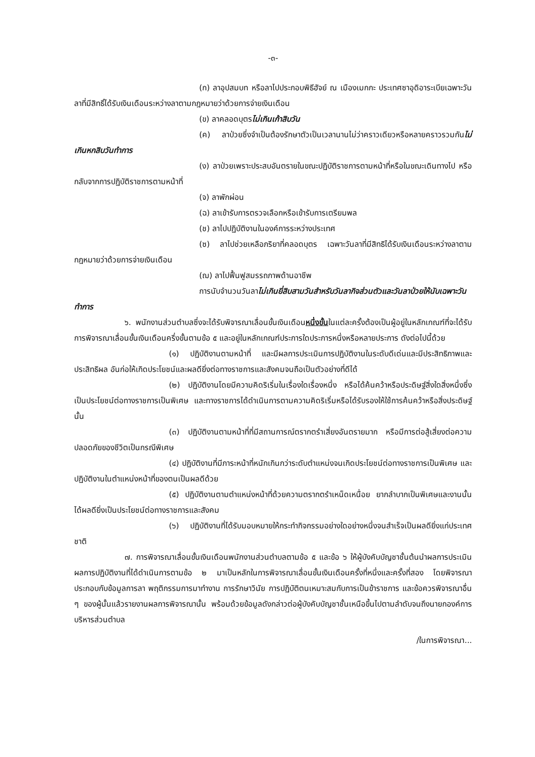-๓-
(ก) ลาอุปสมบท หรือลาไปประกอบพิธีฮัจย์ ณ เมืองเมกกะ ประเทศซาอุดิอาระเบียเฉพาะวันลาที่มีสิทธิ์ได้รับเงินเดือนระหว่างลาตามกฎหมายว่าด้วยการจ่ายเงินเดือน
(ข) ลาคลอดบุตรไม่เกินเก้าสิบวัน
(ค) ลาป่วยซึ่งจำเป็นต้องรักษาตัวเป็นเวลานานไม่ว่าคราวเดียวหรือหลายคราวรวมกันไม่เกินหกสิบวันทำการ
(ง) ลาป่วยเพราะประสบอันตรายในขณะปฏิบัติราชการตามหน้าที่หรือในขณะเดินทางไป หรือกลับจากการปฏิบัติราชการตามหน้าที่
(จ) ลาพักผ่อน
(ฉ) ลาเข้ารับการตรวจเลือกหรือเข้ารับการเตรียมพล
(ช) ลาไปปฏิบัติงานในองค์การระหว่างประเทศ
(ซ) ลาไปช่วยเหลือภริยาที่คลอดบุตร เฉพาะวันลาที่มีสิทธิได้รับเงินเดือนระหว่างลาตามกฎหมายว่าด้วยการจ่ายเงินเดือน
(ฌ) ลาไปฟื้นฟูสมรรถภาพด้านอาชีพ
การนับจำนวนวันลาไม่เกินยี่สิบสามวันสำหรับวันลากิจส่วนตัวและวันลาป่วยให้นับเฉพาะวันทำการ
๖. พนักงานส่วนตำบลซึ่งจะได้รับพิจารณาเลื่อนขั้นเงินเดือนหนึ่งขั้นในแต่ละครั้งต้องเป็นผู้อยู่ในหลักเกณฑ์ที่จะได้รับการพิจารณาเลื่อนขั้นเงินเดือนครึ่งขั้นตามข้อ ๕ และอยู่ในหลักเกณฑ์ประการใดประการหนึ่งหรือหลายประการ ดังต่อไปนี้ด้วย
(๑) ปฏิบัติงานตามหน้าที่ และมีผลการประเมินการปฏิบัติงานในระดับดีเด่นและมีประสิทธิภาพและประสิทธิผล อันก่อให้เกิดประโยชน์และผลดียิ่งต่อทางราชการและสังคมจนถือเป็นตัวอย่างที่ดีได้
(๒) ปฏิบัติงานโดยมีความคิดริเริ่มในเรื่องใดเรื่องหนึ่ง หรือได้ค้นคว้าหรือประดิษฐ์สิ่งใดสิ่งหนึ่งซึ่งเป็นประโยชน์ต่อทางราชการเป็นพิเศษ และทางราชการได้ดำเนินการตามความคิดริเริ่มหรือได้รับรองให้ใช้การค้นคว้าหรือสิ่งประดิษฐ์นั้น
(๓) ปฏิบัติงานตามหน้าที่ที่มีสถานการณ์ตรากตรำเสี่ยงอันตรายมาก หรือมีการต่อสู้เสี่ยงต่อความปลอดภัยของชีวิตเป็นกรณีพิเศษ
(๔) ปฏิบัติงานที่มีภาระหน้าที่หนักเกินกว่าระดับตำแหน่งจนเกิดประโยชน์ต่อทางราชการเป็นพิเศษ และปฏิบัติงานในตำแหน่งหน้าที่ของตนเป็นผลดีด้วย
(๕) ปฏิบัติงานตามตำแหน่งหน้าที่ด้วยความตรากตรำเหน็ดเหนื่อย ยากลำบากเป็นพิเศษและงานนั้นได้ผลดียิ่งเป็นประโยชน์ต่อทางราชการและสังคม
(๖) ปฏิบัติงานที่ได้รับมอบหมายให้กระทำกิจกรรมอย่างใดอย่างหนึ่งจนสำเร็จเป็นผลดียิ่งแก่ประเทศชาติ
๗. การพิจารณาเลื่อนขั้นเงินเดือนพนักงานส่วนตำบลตามข้อ ๕ และข้อ ๖ ให้ผู้บังคับบัญชาชั้นต้นนำผลการประเมินผลการปฏิบัติงานที่ได้ดำเนินการตามข้อ ๒ มาเป็นหลักในการพิจารณาเลื่อนขั้นเงินเดือนครั้งที่หนึ่งและครั้งที่สอง โดยพิจารณาประกอบกับข้อมูลการลา พฤติกรรมการมาทำงาน การรักษาวินัย การปฏิบัติตนเหมาะสมกับการเป็นข้าราชการ และข้อควรพิจารณาอื่น ๆ ของผู้นั้นแล้วรายงานผลการพิจารณานั้น พร้อมด้วยข้อมูลดังกล่าวต่อผู้บังคับบัญชาชั้นเหนือขึ้นไปตามลำดับจนถึงนายกองค์การบริหารส่วนตำบล
/ในการพิจารณา...